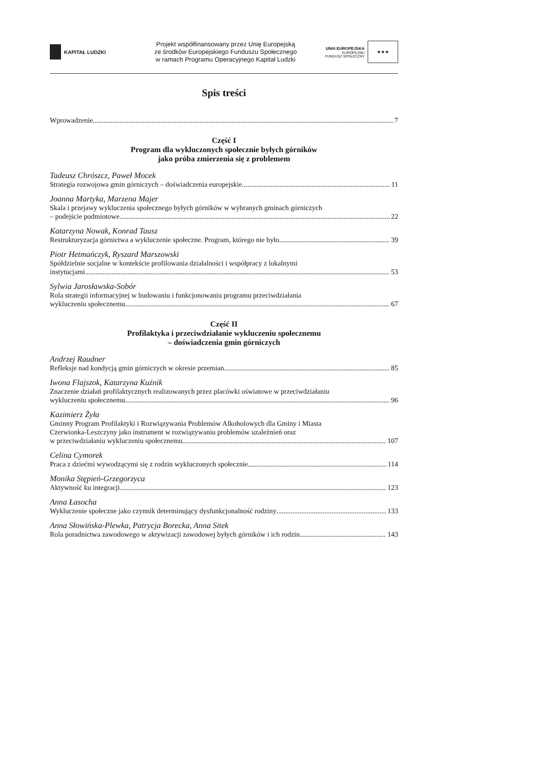KAPITAŁ LUDZKI
Projekt współfinansowany przez Unię Europejską
ze środków Europejskiego Funduszu Społecznego
w ramach Programu Operacyjnego Kapitał Ludzki
UNIA EUROPEJSKA
EUROPEJSKI
FUNDUSZ SPOŁECZNY
★★★
Spis treści
Wprowadzenie 7
Część I
Program dla wykluczonych społecznie byłych górników
jako próba zmierzenia się z problemem
Tadeusz Chrószcz, Paweł Mocek
Strategia rozwojowa gmin górniczych – doświadczenia europejskie 11
Joanna Martyka, Marzena Majer
Skala i przejawy wykluczenia społecznego byłych górników w wybranych gminach górniczych
– podejście podmiotowe 22
Katarzyna Nowak, Konrad Tausz
Restrukturyzacja górnictwa a wykluczenie społeczne. Program, którego nie było 39
Piotr Hetmańczyk, Ryszard Marszowski
Spółdzielnie socjalne w kontekście profilowania działalności i współpracy z lokalnymi
instytucjami 53
Sylwia Jarosławska-Sobór
Rola strategii informacyjnej w budowaniu i funkcjonowaniu programu przeciwdziałania
wykluczeniu społecznemu 67
Część II
Profilaktyka i przeciwdziałanie wykluczeniu społecznemu
– doświadczenia gmin górniczych
Andrzej Raudner
Refleksje nad kondycją gmin górniczych w okresie przemian 85
Iwona Flajszok, Katarzyna Kuźnik
Znaczenie działań profilaktycznych realizowanych przez placówki oświatowe w przeciwdziałaniu
wykluczeniu społecznemu 96
Kazimierz Żyła
Gminny Program Profilaktyki i Rozwiązywania Problemów Alkoholowych dla Gminy i Miasta
Czerwionka-Leszczyny jako instrument w rozwiązywaniu problemów uzależnień oraz
w przeciwdziałaniu wykluczeniu społecznemu 107
Celina Cymorek
Praca z dziećmi wywodzącymi się z rodzin wykluczonych społecznie 114
Monika Stępień-Grzegorzyca
Aktywność ku integracji 123
Anna Łasocha
Wykluczenie społeczne jako czynnik determinujący dysfunkcjonalność rodziny 133
Anna Słowińska-Plewka, Patrycja Borecka, Anna Sitek
Rola poradnictwa zawodowego w aktywizacji zawodowej byłych górników i ich rodzin 143